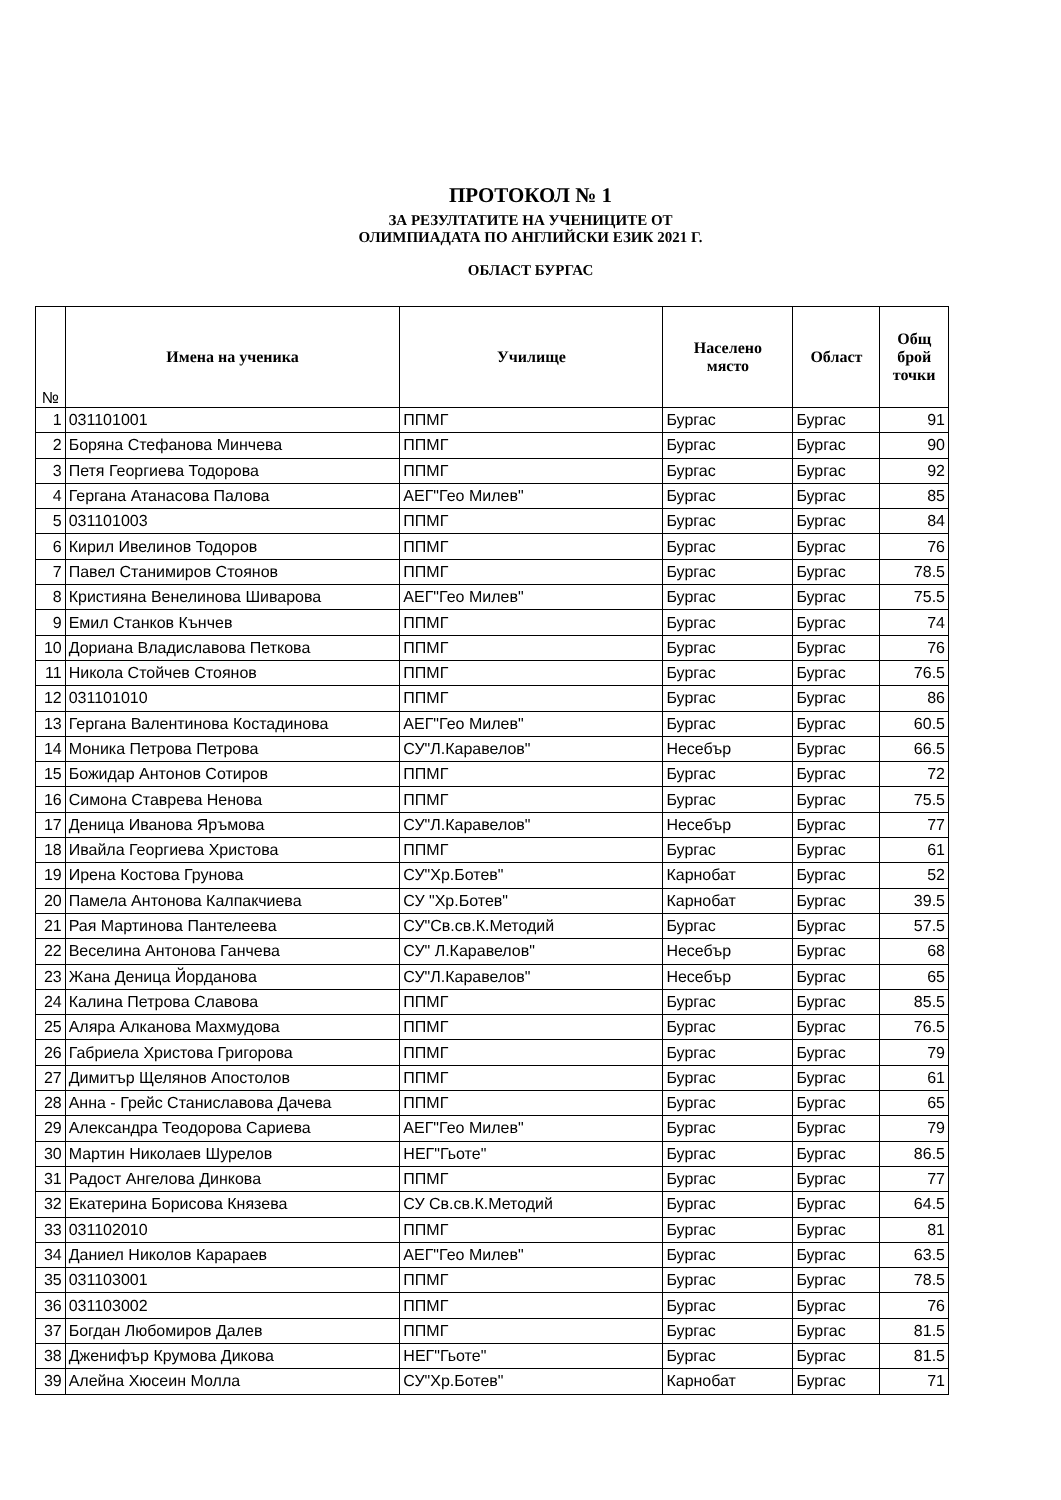ПРОТОКОЛ № 1
ЗА РЕЗУЛТАТИТЕ НА УЧЕНИЦИТЕ ОТ
ОЛИМПИАДАТА ПО АНГЛИЙСКИ ЕЗИК 2021 Г.
ОБЛАСТ БУРГАС
| № | Имена на ученика | Училище | Населено място | Област | Общ брой точки |
| --- | --- | --- | --- | --- | --- |
| 1 | 031101001 | ППМГ | Бургас | Бургас | 91 |
| 2 | Боряна Стефанова Минчева | ППМГ | Бургас | Бургас | 90 |
| 3 | Петя Георгиева Тодорова | ППМГ | Бургас | Бургас | 92 |
| 4 | Гергана Атанасова Палова | АЕГ"Гео Милев" | Бургас | Бургас | 85 |
| 5 | 031101003 | ППМГ | Бургас | Бургас | 84 |
| 6 | Кирил Ивелинов Тодоров | ППМГ | Бургас | Бургас | 76 |
| 7 | Павел Станимиров Стоянов | ППМГ | Бургас | Бургас | 78.5 |
| 8 | Кристияна Венелинова Шиварова | АЕГ"Гео Милев" | Бургас | Бургас | 75.5 |
| 9 | Емил Станков Кънчев | ППМГ | Бургас | Бургас | 74 |
| 10 | Дориана Владиславова Петкова | ППМГ | Бургас | Бургас | 76 |
| 11 | Никола Стойчев Стоянов | ППМГ | Бургас | Бургас | 76.5 |
| 12 | 031101010 | ППМГ | Бургас | Бургас | 86 |
| 13 | Гергана Валентинова Костадинова | АЕГ"Гео Милев" | Бургас | Бургас | 60.5 |
| 14 | Моника Петрова Петрова | СУ"Л.Каравелов" | Несебър | Бургас | 66.5 |
| 15 | Божидар Антонов Сотиров | ППМГ | Бургас | Бургас | 72 |
| 16 | Симона Ставрева Ненова | ППМГ | Бургас | Бургас | 75.5 |
| 17 | Деница Иванова Яръмова | СУ"Л.Каравелов" | Несебър | Бургас | 77 |
| 18 | Ивайла Георгиева Христова | ППМГ | Бургас | Бургас | 61 |
| 19 | Ирена Костова Грунова | СУ"Хр.Ботев" | Карнобат | Бургас | 52 |
| 20 | Памела Антонова Калпакчиева | СУ "Хр.Ботев" | Карнобат | Бургас | 39.5 |
| 21 | Рая Мартинова Пантелеева | СУ"Св.св.К.Методий | Бургас | Бургас | 57.5 |
| 22 | Веселина Антонова Ганчева | СУ" Л.Каравелов" | Несебър | Бургас | 68 |
| 23 | Жана Деница Йорданова | СУ"Л.Каравелов" | Несебър | Бургас | 65 |
| 24 | Калина Петрова Славова | ППМГ | Бургас | Бургас | 85.5 |
| 25 | Аляра Алканова Махмудова | ППМГ | Бургас | Бургас | 76.5 |
| 26 | Габриела Христова Григорова | ППМГ | Бургас | Бургас | 79 |
| 27 | Димитър Щелянов Апостолов | ППМГ | Бургас | Бургас | 61 |
| 28 | Анна - Грейс Станиславова Дачева | ППМГ | Бургас | Бургас | 65 |
| 29 | Александра Теодорова Сариева | АЕГ"Гео Милев" | Бургас | Бургас | 79 |
| 30 | Мартин Николаев Шурелов | НЕГ"Гьоте" | Бургас | Бургас | 86.5 |
| 31 | Радост Ангелова Динкова | ППМГ | Бургас | Бургас | 77 |
| 32 | Екатерина Борисова Князева | СУ Св.св.К.Методий | Бургас | Бургас | 64.5 |
| 33 | 031102010 | ППМГ | Бургас | Бургас | 81 |
| 34 | Даниел Николов Карараев | АЕГ"Гео Милев" | Бургас | Бургас | 63.5 |
| 35 | 031103001 | ППМГ | Бургас | Бургас | 78.5 |
| 36 | 031103002 | ППМГ | Бургас | Бургас | 76 |
| 37 | Богдан Любомиров Далев | ППМГ | Бургас | Бургас | 81.5 |
| 38 | Дженифър Крумова Дикова | НЕГ"Гьоте" | Бургас | Бургас | 81.5 |
| 39 | Алейна Хюсеин Молла | СУ"Хр.Ботев" | Карнобат | Бургас | 71 |